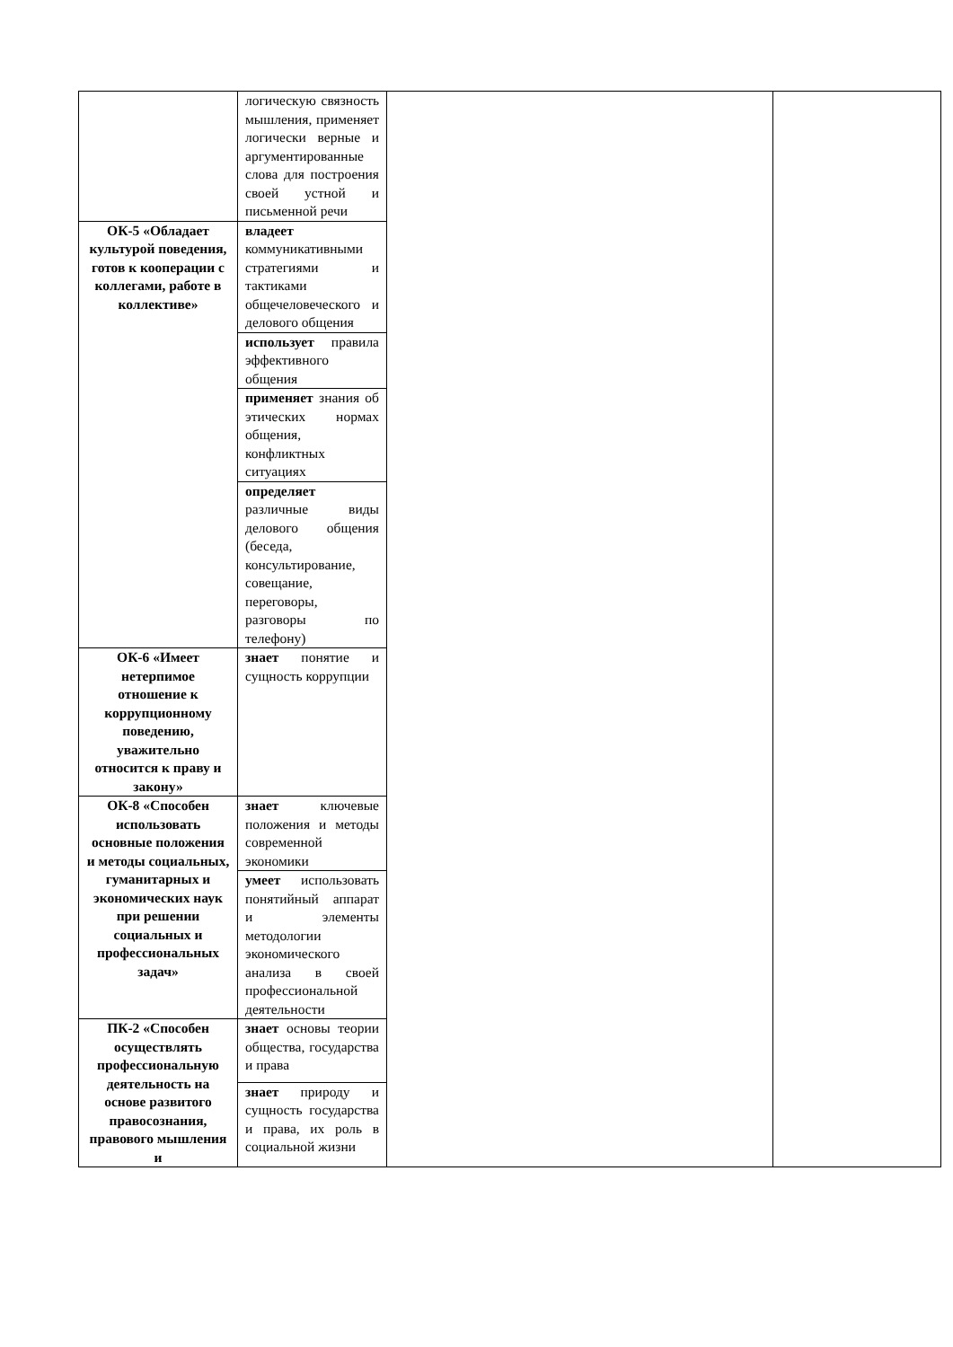| | логическую связность мышления, применяет логически верные и аргументированные слова для построения своей устной и письменной речи | | |
| ОК-5 «Обладает культурой поведения, готов к кооперации с коллегами, работе в коллективе» | владеет коммуникативными стратегиями и тактиками общечеловеческого и делового общения | | |
| | использует правила эффективного общения | | |
| | применяет знания об этических нормах общения, конфликтных ситуациях | | |
| | определяет различные виды делового общения (беседа, консультирование, совещание, переговоры, разговоры по телефону) | | |
| ОК-6 «Имеет нетерпимое отношение к коррупционному поведению, уважительно относится к праву и закону» | знает понятие и сущность коррупции | | |
| ОК-8 «Способен использовать основные положения и методы социальных, гуманитарных и экономических наук при решении социальных и профессиональных задач» | знает ключевые положения и методы современной экономики | | |
| | умеет использовать понятийный аппарат и элементы методологии экономического анализа в своей профессиональной деятельности | | |
| ПК-2 «Способен осуществлять профессиональную деятельность на основе развитого правосознания, правового мышления и | знает основы теории общества, государства и права | | |
| | знает природу и сущность государства и права, их роль в социальной жизни | | |